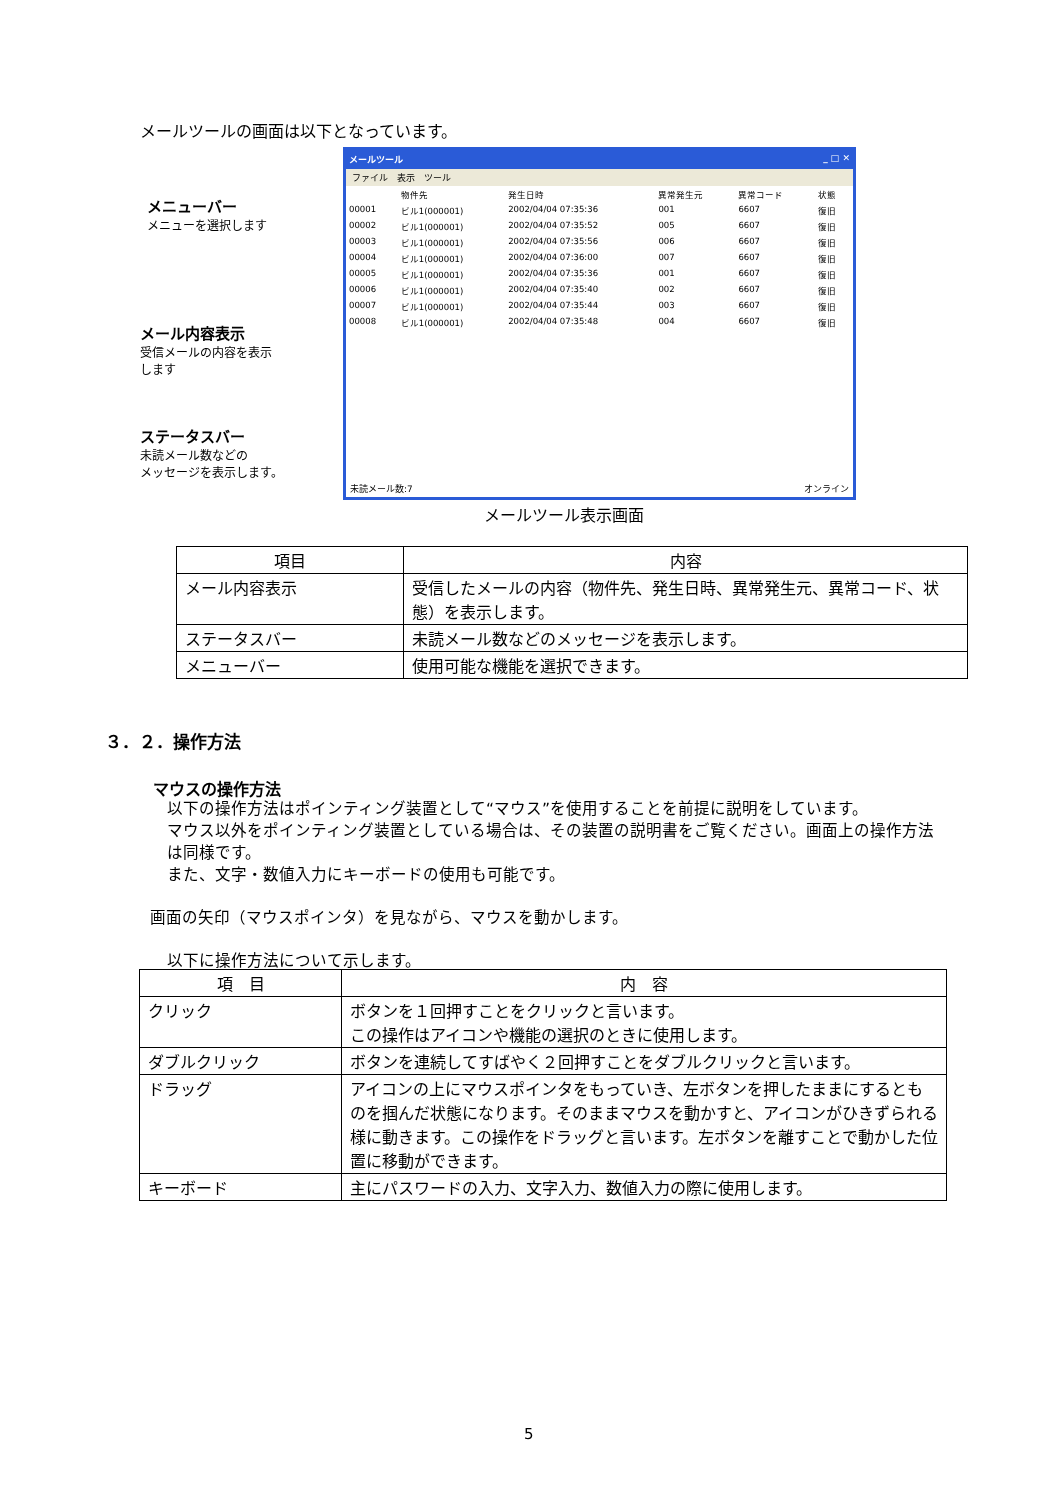メールツールの画面は以下となっています。
メニューバー
メニューを選択します
メール内容表示
受信メールの内容を表示
します
ステータスバー
未読メール数などの
メッセージを表示します。
メールツール _ □ ✕
ファイル　表示　ツール
| | 物件先 | 発生日時 | 異常発生元 | 異常コード | 状態 |
| 00001 | ビル1(000001) | 2002/04/04 07:35:36 | 001 | 6607 | 復旧 |
| 00002 | ビル1(000001) | 2002/04/04 07:35:52 | 005 | 6607 | 復旧 |
| 00003 | ビル1(000001) | 2002/04/04 07:35:56 | 006 | 6607 | 復旧 |
| 00004 | ビル1(000001) | 2002/04/04 07:36:00 | 007 | 6607 | 復旧 |
| 00005 | ビル1(000001) | 2002/04/04 07:35:36 | 001 | 6607 | 復旧 |
| 00006 | ビル1(000001) | 2002/04/04 07:35:40 | 002 | 6607 | 復旧 |
| 00007 | ビル1(000001) | 2002/04/04 07:35:44 | 003 | 6607 | 復旧 |
| 00008 | ビル1(000001) | 2002/04/04 07:35:48 | 004 | 6607 | 復旧 |
未読メール数:7 オンライン
メールツール表示画面
| 項目 | 内容 |
| --- | --- |
| メール内容表示 | 受信したメールの内容（物件先、発生日時、異常発生元、異常コード、状態）を表示します。 |
| ステータスバー | 未読メール数などのメッセージを表示します。 |
| メニューバー | 使用可能な機能を選択できます。 |
３．２．操作方法
マウスの操作方法
以下の操作方法はポインティング装置として“マウス”を使用することを前提に説明をしています。
マウス以外をポインティング装置としている場合は、その装置の説明書をご覧ください。画面上の操作方法は同様です。
また、文字・数値入力にキーボードの使用も可能です。
画面の矢印（マウスポインタ）を見ながら、マウスを動かします。
以下に操作方法について示します。
| 項 目 | 内 容 |
| --- | --- |
| クリック | ボタンを１回押すことをクリックと言います。 この操作はアイコンや機能の選択のときに使用します。 |
| ダブルクリック | ボタンを連続してすばやく２回押すことをダブルクリックと言います。 |
| ドラッグ | アイコンの上にマウスポインタをもっていき、左ボタンを押したままにするとものを掴んだ状態になります。そのままマウスを動かすと、アイコンがひきずられる様に動きます。この操作をドラッグと言います。左ボタンを離すことで動かした位置に移動ができます。 |
| キーボード | 主にパスワードの入力、文字入力、数値入力の際に使用します。 |
5